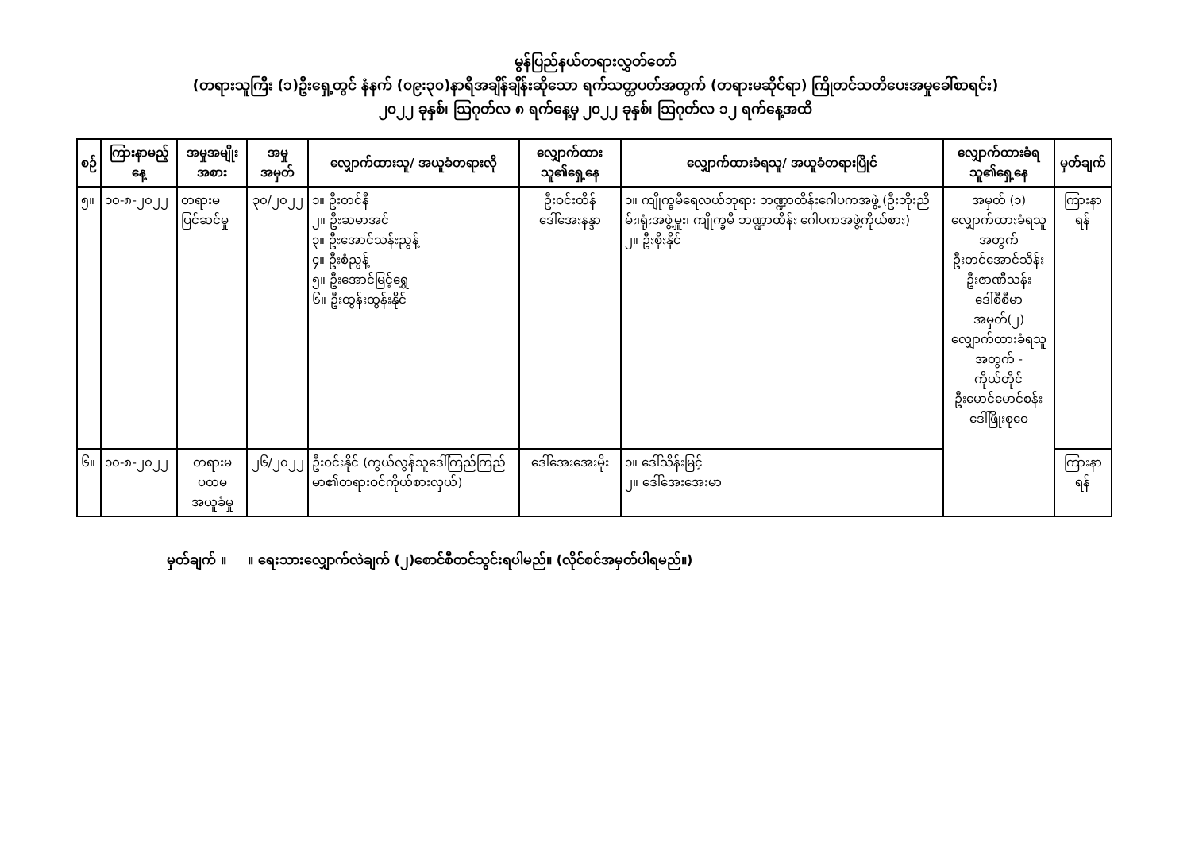မွန်ပြည်နယ်တရားလွှတ်တော်
(တရားသူကြီး (၁)ဦးရှေ့တွင် နံနက် (၀၉:၃၀)နာရီအချိန်ချိန်းဆိုသော ရက်သတ္တပတ်အတွက် (တရားမဆိုင်ရာ) ကြိုတင်သတိပေးအမှုခေါ်စာရင်း)
၂၀၂၂ ခုနှစ်၊ ဩဂုတ်လ ၈ ရက်နေ့မှ ၂၀၂၂ ခုနှစ်၊ ဩဂုတ်လ ၁၂ ရက်နေ့အထိ
| စဉ် | ကြားနာမည့်နေ့ | အမှုအမျိုးအစား | အမှုအမှတ် | လျှောက်ထားသူ/ အယူခံတရားလို | လျှောက်ထားသူ၏ရှေ့နေ | လျှောက်ထားခံရသူ/ အယူခံတရားပြိုင် | လျှောက်ထားခံရသူ၏ရှေ့နေ | မှတ်ချက် |
| --- | --- | --- | --- | --- | --- | --- | --- | --- |
| ၅။ | ၁၀-၈-၂၀၂၂ | တရားမပြင်ဆင်မှု | ၃၀/၂၀၂၂ | ၁။ ဦးတင်နီ ၂။ ဦးဆမာအင် ၃။ ဦးအောင်သန်းညွန့် ၄။ ဦးစံညွန့် ၅။ ဦးအောင်မြင့်ရွှေ ၆။ ဦးထွန်းထွန်းနိုင် | ဦးဝင်းထိန် ဒေါ်အေးနန္ဒာ | ၁။ ကျိုက္ခမီရေလယ်ဘုရား ဘဏ္ဍာထိန်းဂေါပကအဖွဲ့ (ဦးဘိုးညိမ်း၊ရုံးအဖွဲ့မှူး၊ ကျိုက္ခမီ ဘဏ္ဍာထိန်း ဂေါပကအဖွဲ့ကိုယ်စား) ၂။ ဦးစိုးနိုင် | အမှတ် (၁) လျှောက်ထားခံရသူအတွက် ဦးတင်အောင်သိန်း ဦးဇာဏီသန်း ဒေါ်စီစီမာ အမှတ်(၂) လျှောက်ထားခံရသူအတွက် - ကိုယ်တိုင် ဦးမောင်မောင်စန်း ဒေါ်ဖြိုးစုဝေ | ကြားနာရန် |
| ၆။ | ၁၀-၈-၂၀၂၂ | တရားမပထမ အယူခံမှု | ၂၆/၂၀၂၂ | ဦးဝင်းနိုင် (ကွယ်လွန်သူဒေါ်ကြည်ကြည်မာ၏တရားဝင်ကိုယ်စားလှယ်) | ဒေါ်အေးအေးမိုး | ၁။ ဒေါ်သိန်းမြင့် ၂။ ဒေါ်အေးအေးမာ | | ကြားနာရန် |
မှတ်ချက် ။ ။ ရေးသားလျှောက်လဲချက် (၂)စောင်စီတင်သွင်းရပါမည်။ (လိုင်စင်အမှတ်ပါရမည်။)